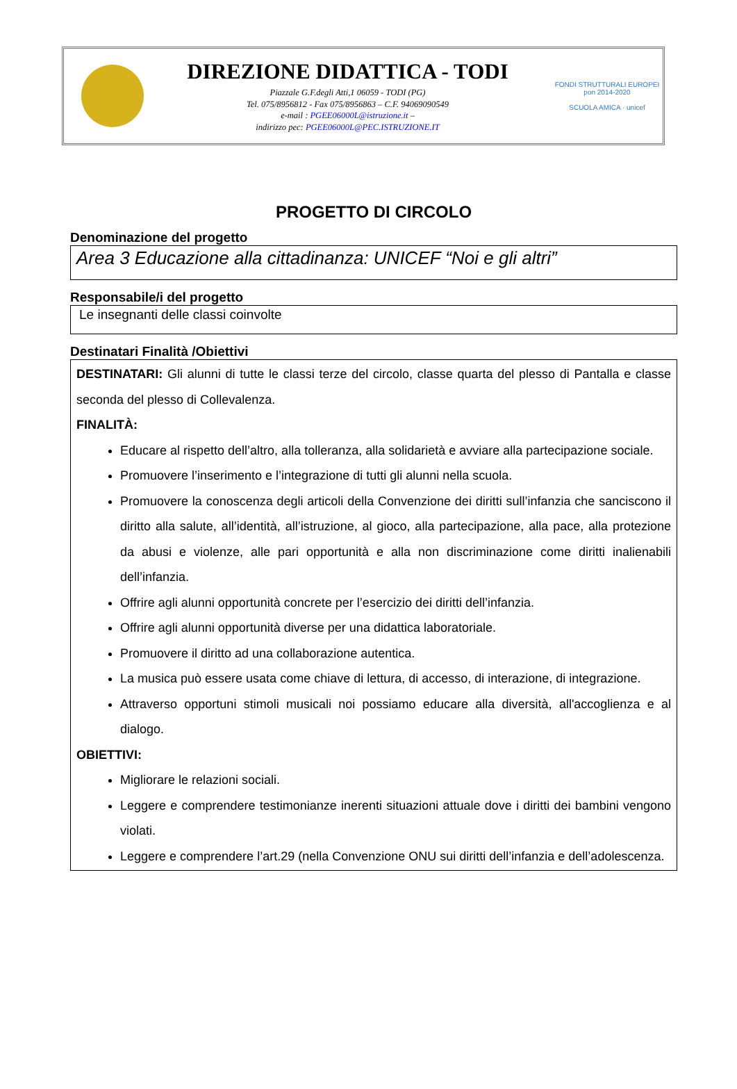DIREZIONE DIDATTICA - TODI
Piazzale G.F.degli Atti,1 06059 - TODI (PG)
Tel. 075/8956812 - Fax 075/8956863 – C.F. 94069090549
e-mail : PGEE06000L@istruzione.it –
indirizzo pec: PGEE06000L@PEC.ISTRUZIONE.IT
FONDI STRUTTURALI EUROPEI pon 2014-2020
SCUOLA AMICA · unicef
PROGETTO DI CIRCOLO
Denominazione del progetto
Area 3 Educazione alla cittadinanza: UNICEF “Noi e gli altri”
Responsabile/i del progetto
Le insegnanti delle classi coinvolte
Destinatari Finalità /Obiettivi
DESTINATARI: Gli alunni di tutte le classi terze del circolo, classe quarta del plesso di Pantalla e classe seconda del plesso di Collevalenza.
FINALITÀ:
Educare al rispetto dell’altro, alla tolleranza, alla solidarietà e avviare alla partecipazione sociale.
Promuovere l’inserimento e l’integrazione di tutti gli alunni nella scuola.
Promuovere la conoscenza degli articoli della Convenzione dei diritti sull’infanzia che sanciscono il diritto alla salute, all’identità, all’istruzione, al gioco, alla partecipazione, alla pace, alla protezione da abusi e violenze, alle pari opportunità e alla non discriminazione come diritti inalienabili dell’infanzia.
Offrire agli alunni opportunità concrete per l’esercizio dei diritti dell’infanzia.
Offrire agli alunni opportunità diverse per una didattica laboratoriale.
Promuovere il diritto ad una collaborazione autentica.
La musica può essere usata come chiave di lettura, di accesso, di interazione, di integrazione.
Attraverso opportuni stimoli musicali noi possiamo educare alla diversità, all'accoglienza e al dialogo.
OBIETTIVI:
Migliorare le relazioni sociali.
Leggere e comprendere testimonianze inerenti situazioni attuale dove i diritti dei bambini vengono violati.
Leggere e comprendere l’art.29 (nella Convenzione ONU sui diritti dell’infanzia e dell’adolescenza.